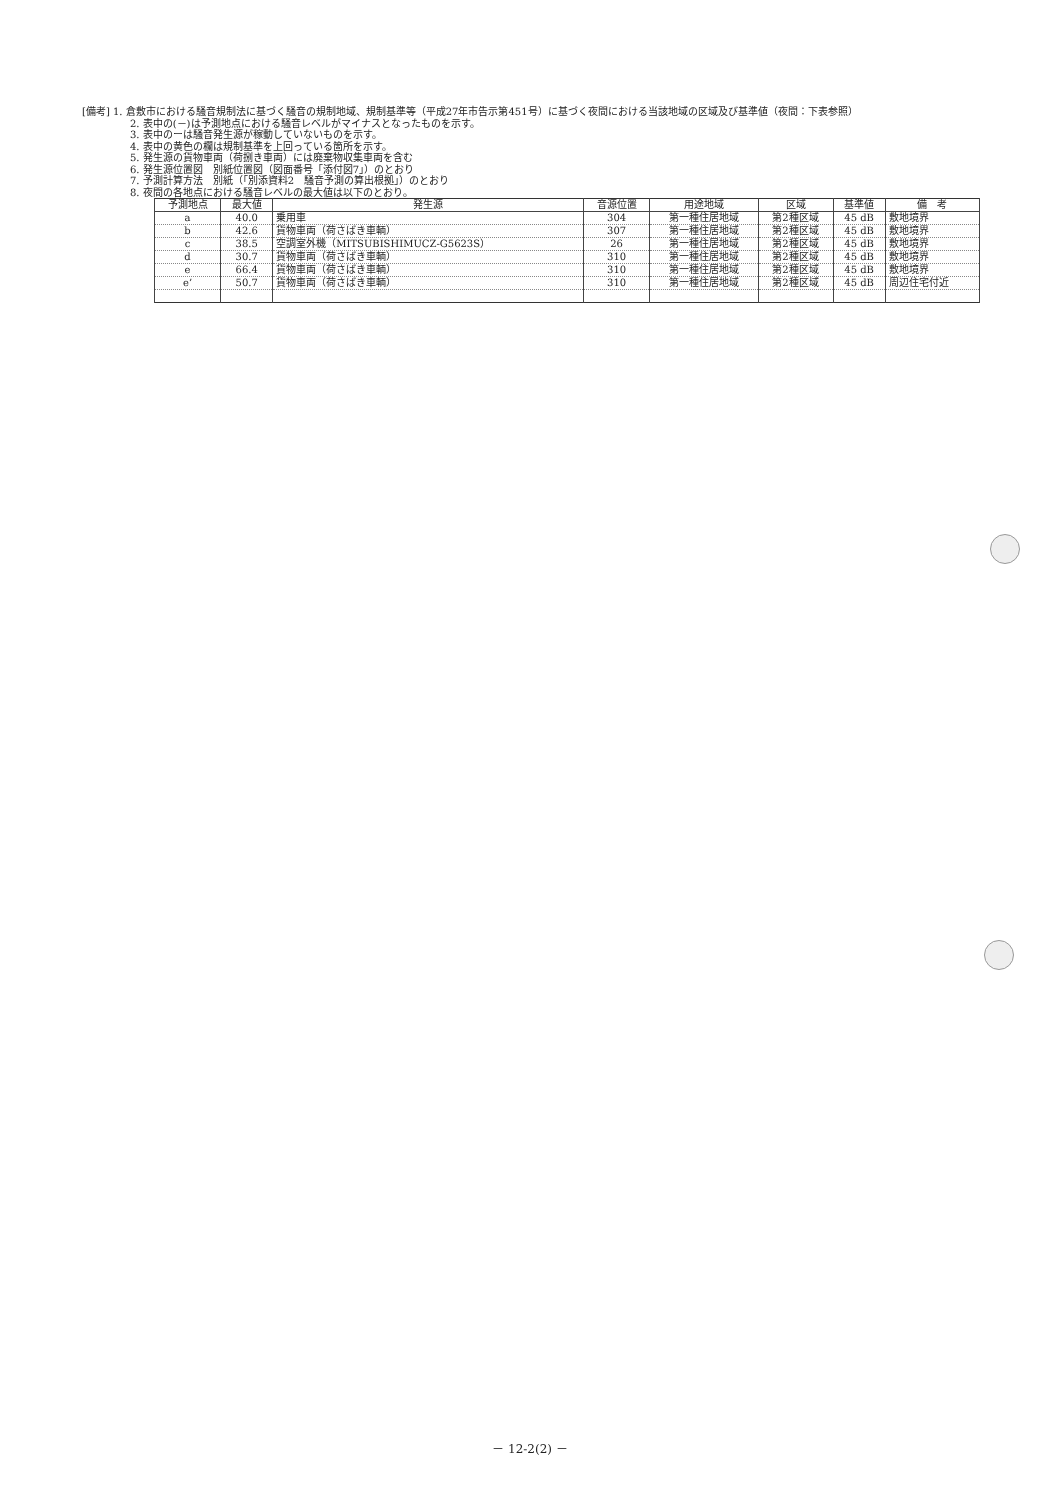[備考] 1. 倉敷市における騒音規制法に基づく騒音の規制地域、規制基準等（平成27年市告示第451号）に基づく夜間における当該地域の区域及び基準値（夜間：下表参照）
2. 表中の(－)は予測地点における騒音レベルがマイナスとなったものを示す。
3. 表中のーは騒音発生源が稼動していないものを示す。
4. 表中の黄色の欄は規制基準を上回っている箇所を示す。
5. 発生源の貨物車両（荷捌き車両）には廃棄物収集車両を含む
6. 発生源位置図　別紙位置図（図面番号「添付図7」）のとおり
7. 予測計算方法　別紙（「別添資料2　騒音予測の算出根拠」）のとおり
8. 夜間の各地点における騒音レベルの最大値は以下のとおり。
| 予測地点 | 最大値 | 発生源 | 音源位置 | 用途地域 | 区域 | 基準値 | 備 考 |
| --- | --- | --- | --- | --- | --- | --- | --- |
| a | 40.0 | 乗用車 | 304 | 第一種住居地域 | 第2種区域 | 45 dB | 敷地境界 |
| b | 42.6 | 貨物車両（荷さばき車輌） | 307 | 第一種住居地域 | 第2種区域 | 45 dB | 敷地境界 |
| c | 38.5 | 空調室外機（MITSUBISHIMUCZ-G5623S） | 26 | 第一種住居地域 | 第2種区域 | 45 dB | 敷地境界 |
| d | 30.7 | 貨物車両（荷さばき車輌） | 310 | 第一種住居地域 | 第2種区域 | 45 dB | 敷地境界 |
| e | 66.4 | 貨物車両（荷さばき車輌） | 310 | 第一種住居地域 | 第2種区域 | 45 dB | 敷地境界 |
| e’ | 50.7 | 貨物車両（荷さばき車輌） | 310 | 第一種住居地域 | 第2種区域 | 45 dB | 周辺住宅付近 |
－ 12-2(2) －